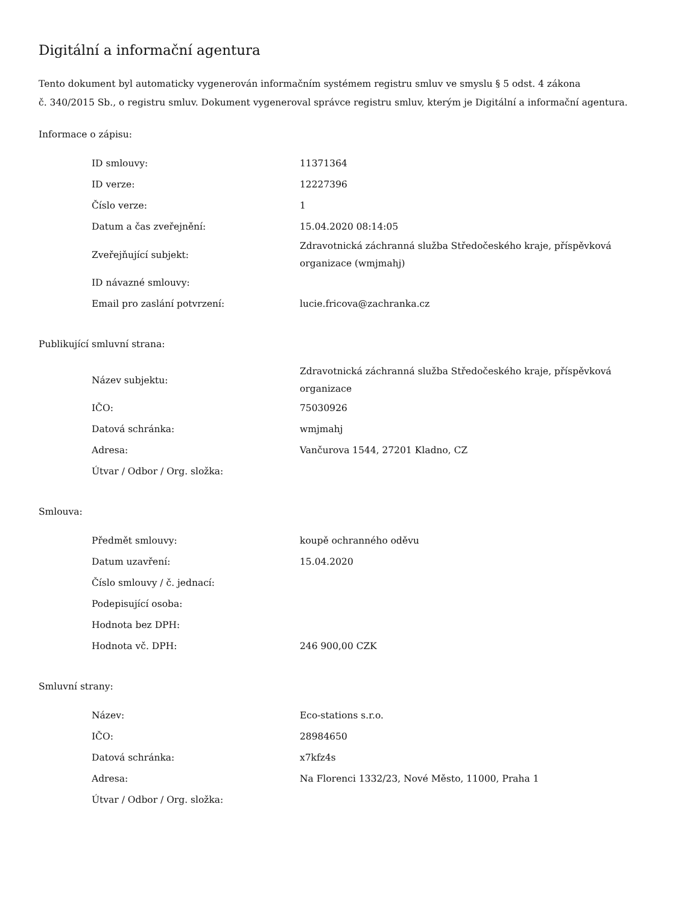Digitální a informační agentura
Tento dokument byl automaticky vygenerován informačním systémem registru smluv ve smyslu § 5 odst. 4 zákona
č. 340/2015 Sb., o registru smluv. Dokument vygeneroval správce registru smluv, kterým je Digitální a informační agentura.
Informace o zápisu:
| ID smlouvy: | 11371364 |
| ID verze: | 12227396 |
| Číslo verze: | 1 |
| Datum a čas zveřejnění: | 15.04.2020 08:14:05 |
| Zveřejňující subjekt: | Zdravotnická záchranná služba Středočeského kraje, příspěvková organizace (wmjmahj) |
| ID návazné smlouvy: | |
| Email pro zaslání potvrzení: | lucie.fricova@zachranka.cz |
Publikující smluvní strana:
| Název subjektu: | Zdravotnická záchranná služba Středočeského kraje, příspěvková organizace |
| IČO: | 75030926 |
| Datová schránka: | wmjmahj |
| Adresa: | Vančurova 1544, 27201 Kladno, CZ |
| Útvar / Odbor / Org. složka: | |
Smlouva:
| Předmět smlouvy: | koupě ochranného oděvu |
| Datum uzavření: | 15.04.2020 |
| Číslo smlouvy / č. jednací: | |
| Podepisující osoba: | |
| Hodnota bez DPH: | |
| Hodnota vč. DPH: | 246 900,00 CZK |
Smluvní strany:
| Název: | Eco-stations s.r.o. |
| IČO: | 28984650 |
| Datová schránka: | x7kfz4s |
| Adresa: | Na Florenci 1332/23, Nové Město, 11000, Praha 1 |
| Útvar / Odbor / Org. složka: | |